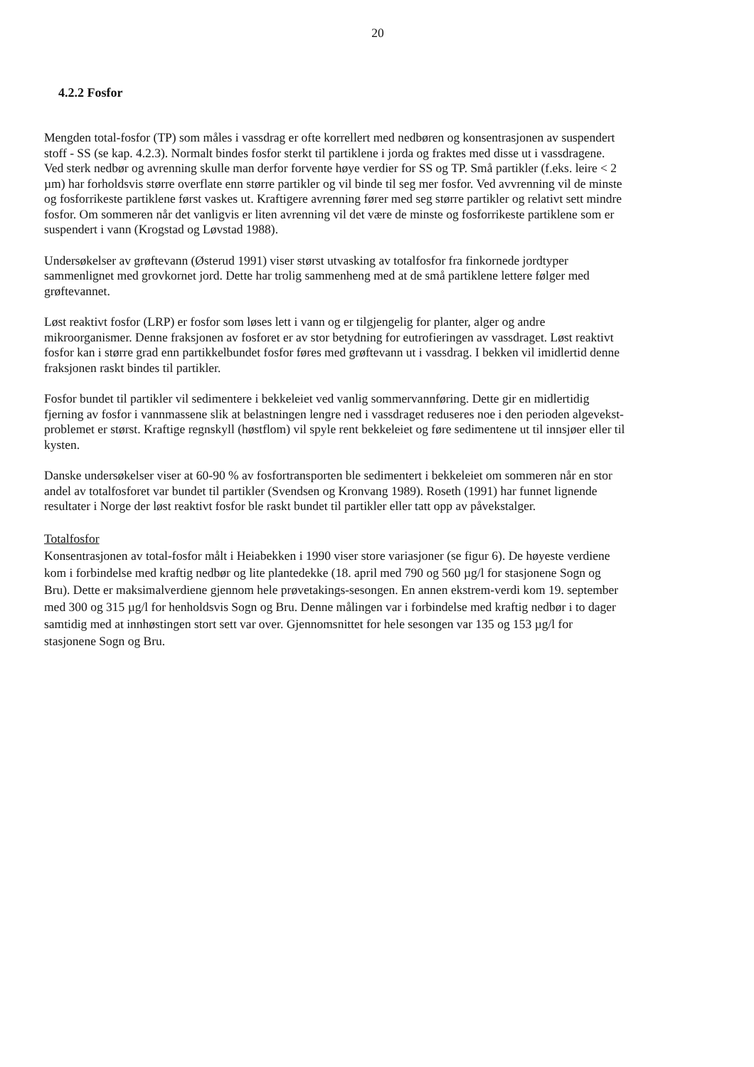20
4.2.2 Fosfor
Mengden total-fosfor (TP) som måles i vassdrag er ofte korrellert med nedbøren og konsentrasjonen av suspendert stoff - SS (se kap. 4.2.3). Normalt bindes fosfor sterkt til partiklene i jorda og fraktes med disse ut i vassdragene. Ved sterk nedbør og avrenning skulle man derfor forvente høye verdier for SS og TP. Små partikler (f.eks. leire < 2 µm) har forholdsvis større overflate enn større partikler og vil binde til seg mer fosfor. Ved avvrenning vil de minste og fosforrikeste partiklene først vaskes ut. Kraftigere avrenning fører med seg større partikler og relativt sett mindre fosfor. Om sommeren når det vanligvis er liten avrenning vil det være de minste og fosforrikeste partiklene som er suspendert i vann (Krogstad og Løvstad 1988).
Undersøkelser av grøftevann (Østerud 1991) viser størst utvasking av totalfosfor fra finkornede jordtyper sammenlignet med grovkornet jord. Dette har trolig sammenheng med at de små partiklene lettere følger med grøftevannet.
Løst reaktivt fosfor (LRP) er fosfor som løses lett i vann og er tilgjengelig for planter, alger og andre mikroorganismer. Denne fraksjonen av fosforet er av stor betydning for eutrofieringen av vassdraget. Løst reaktivt fosfor kan i større grad enn partikkelbundet fosfor føres med grøftevann ut i vassdrag. I bekken vil imidlertid denne fraksjonen raskt bindes til partikler.
Fosfor bundet til partikler vil sedimentere i bekkeleiet ved vanlig sommervannføring. Dette gir en midlertidig fjerning av fosfor i vannmassene slik at belastningen lengre ned i vassdraget reduseres noe i den perioden algevekst-problemet er størst. Kraftige regnskyll (høstflom) vil spyle rent bekkeleiet og føre sedimentene ut til innsjøer eller til kysten.
Danske undersøkelser viser at 60-90 % av fosfortransporten ble sedimentert i bekkeleiet om sommeren når en stor andel av totalfosforet var bundet til partikler (Svendsen og Kronvang 1989). Roseth (1991) har funnet lignende resultater i Norge der løst reaktivt fosfor ble raskt bundet til partikler eller tatt opp av påvekstalger.
Totalfosfor
Konsentrasjonen av total-fosfor målt i Heiabekken i 1990 viser store variasjoner (se figur 6). De høyeste verdiene kom i forbindelse med kraftig nedbør og lite plantedekke (18. april med 790 og 560 µg/l for stasjonene Sogn og Bru). Dette er maksimalverdiene gjennom hele prøvetakings-sesongen. En annen ekstrem-verdi kom 19. september med 300 og 315 µg/l for henholdsvis Sogn og Bru. Denne målingen var i forbindelse med kraftig nedbør i to dager samtidig med at innhøstingen stort sett var over. Gjennomsnittet for hele sesongen var 135 og 153 µg/l for stasjonene Sogn og Bru.